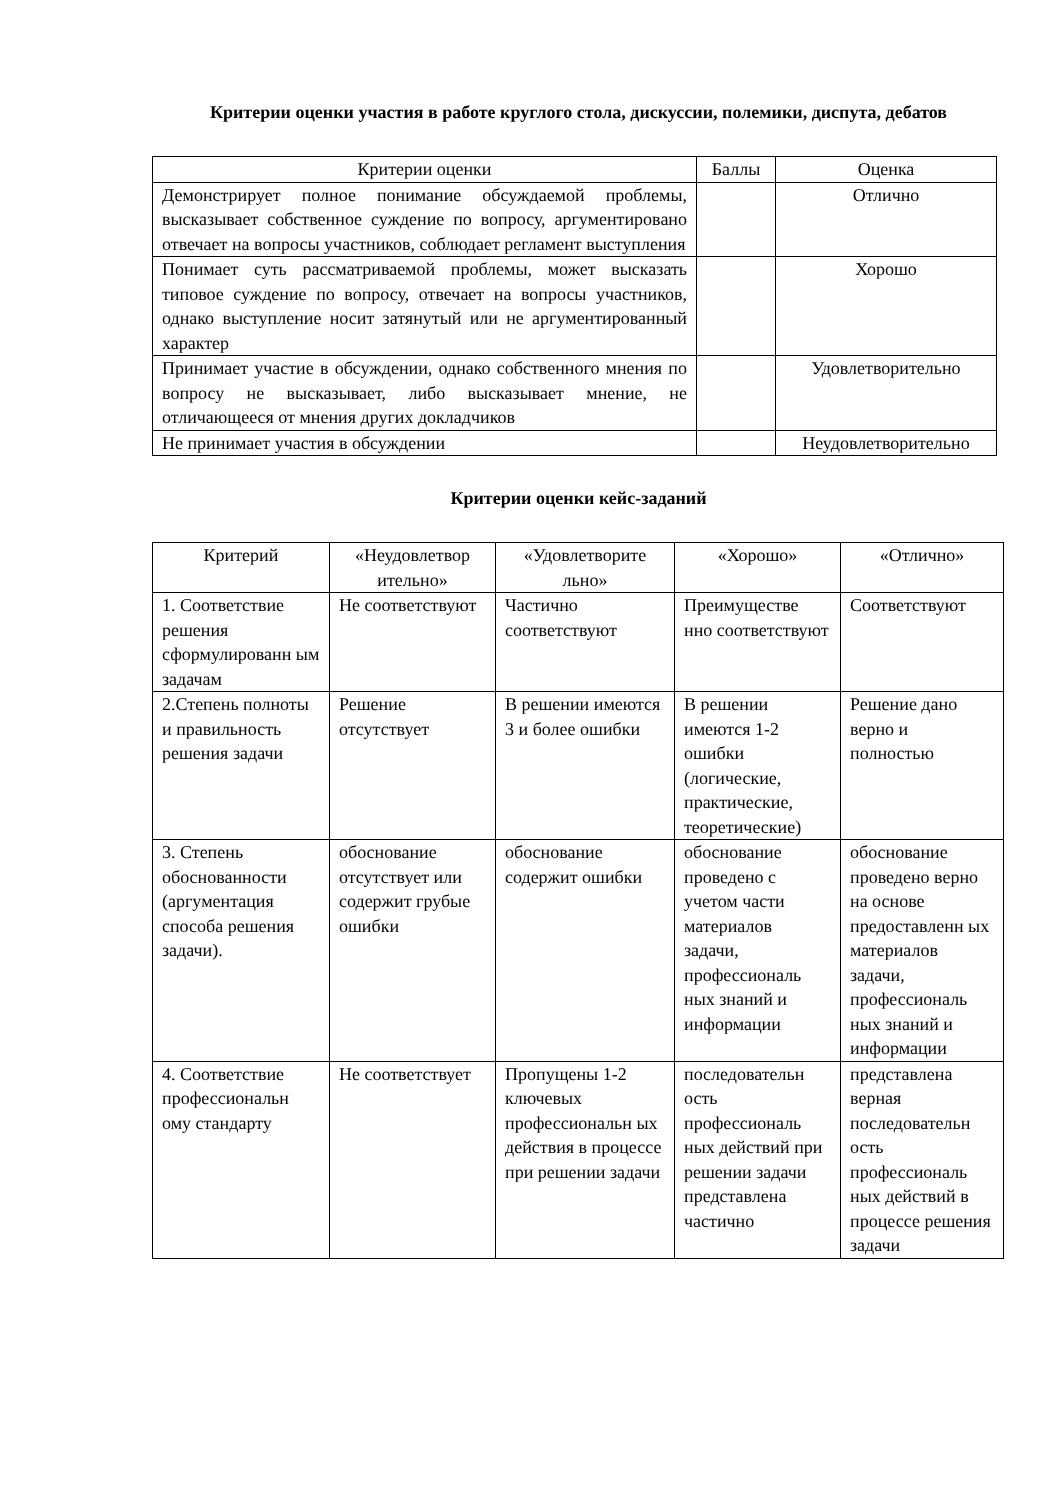Критерии оценки участия в работе круглого стола, дискуссии, полемики, диспута, дебатов
| Критерии оценки | Баллы | Оценка |
| --- | --- | --- |
| Демонстрирует полное понимание обсуждаемой проблемы, высказывает собственное суждение по вопросу, аргументировано отвечает на вопросы участников, соблюдает регламент выступления | | Отлично |
| Понимает суть рассматриваемой проблемы, может высказать типовое суждение по вопросу, отвечает на вопросы участников, однако выступление носит затянутый или не аргументированный характер | | Хорошо |
| Принимает участие в обсуждении, однако собственного мнения по вопросу не высказывает, либо высказывает мнение, не отличающееся от мнения других докладчиков | | Удовлетворительно |
| Не принимает участия в обсуждении | | Неудовлетворительно |
Критерии оценки кейс-заданий
| Критерий | «Неудовлетвор ительно» | «Удовлетворите льно» | «Хорошо» | «Отлично» |
| --- | --- | --- | --- | --- |
| 1. Соответствие решения сформулированн ым задачам | Не соответствуют | Частично соответствуют | Преимуществе нно соответствуют | Соответствуют |
| 2.Степень полноты и правильность решения задачи | Решение отсутствует | В решении имеются 3 и более ошибки | В решении имеются 1-2 ошибки (логические, практические, теоретические) | Решение дано верно и полностью |
| 3. Степень обоснованности (аргументация способа решения задачи). | обоснование отсутствует или содержит грубые ошибки | обоснование содержит ошибки | обоснование проведено с учетом части материалов задачи, профессиональ ных знаний и информации | обоснование проведено верно на основе предоставленн ых материалов задачи, профессиональ ных знаний и информации |
| 4. Соответствие профессиональн ому стандарту | Не соответствует | Пропущены 1-2 ключевых профессиональн ых действия в процессе при решении задачи | последовательн ость профессиональ ных действий при решении задачи представлена частично | представлена верная последовательн ость профессиональ ных действий в процессе решения задачи |